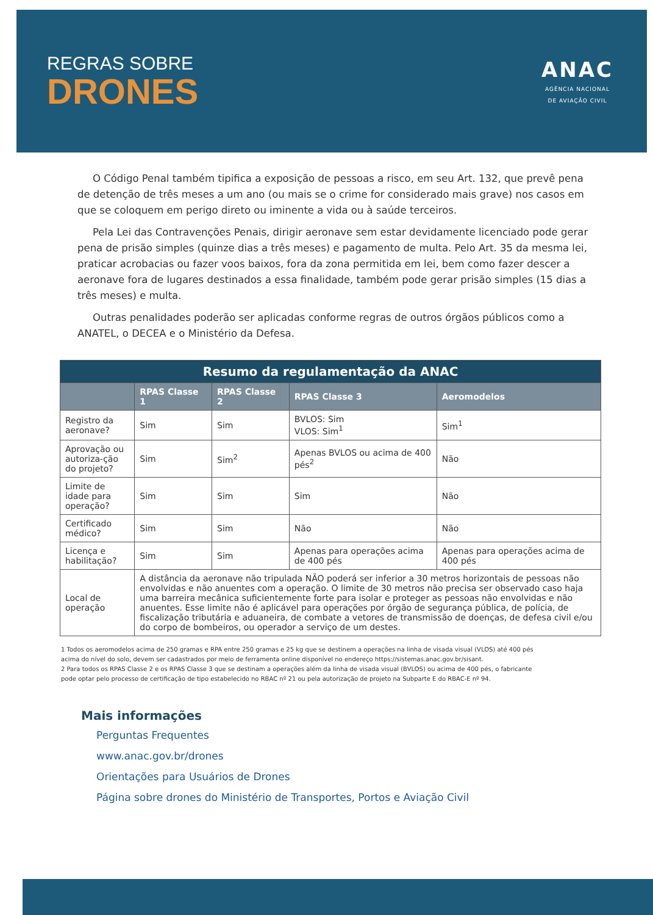REGRAS SOBRE
DRONES
ANAC
AGÊNCIA NACIONAL
DE AVIAÇÃO CIVIL
O Código Penal também tipifica a exposição de pessoas a risco, em seu Art. 132, que prevê pena de detenção de três meses a um ano (ou mais se o crime for considerado mais grave) nos casos em que se coloquem em perigo direto ou iminente a vida ou à saúde terceiros.
Pela Lei das Contravenções Penais, dirigir aeronave sem estar devidamente licenciado pode gerar pena de prisão simples (quinze dias a três meses) e pagamento de multa. Pelo Art. 35 da mesma lei, praticar acrobacias ou fazer voos baixos, fora da zona permitida em lei, bem como fazer descer a aeronave fora de lugares destinados a essa finalidade, também pode gerar prisão simples (15 dias a três meses) e multa.
Outras penalidades poderão ser aplicadas conforme regras de outros órgãos públicos como a ANATEL, o DECEA e o Ministério da Defesa.
| Resumo da regulamentação da ANAC | | | | |
| --- | --- | --- | --- | --- |
| | RPAS Classe 1 | RPAS Classe 2 | RPAS Classe 3 | Aeromodelos |
| Registro da aeronave? | Sim | Sim | BVLOS: Sim VLOS: Sim<sup>1</sup> | Sim<sup>1</sup> |
| Aprovação ou autoriza-ção do projeto? | Sim | Sim<sup>2</sup> | Apenas BVLOS ou acima de 400 pés<sup>2</sup> | Não |
| Limite de idade para operação? | Sim | Sim | Sim | Não |
| Certificado médico? | Sim | Sim | Não | Não |
| Licença e habilitação? | Sim | Sim | Apenas para operações acima de 400 pés | Apenas para operações acima de 400 pés |
| Local de operação | A distância da aeronave não tripulada NÃO poderá ser inferior a 30 metros horizontais de pessoas não envolvidas e não anuentes com a operação. O limite de 30 metros não precisa ser observado caso haja uma barreira mecânica suficientemente forte para isolar e proteger as pessoas não envolvidas e não anuentes. Esse limite não é aplicável para operações por órgão de segurança pública, de polícia, de fiscalização tributária e aduaneira, de combate a vetores de transmissão de doenças, de defesa civil e/ou do corpo de bombeiros, ou operador a serviço de um destes. | | | |
1 Todos os aeromodelos acima de 250 gramas e RPA entre 250 gramas e 25 kg que se destinem a operações na linha de visada visual (VLOS) até 400 pés acima do nível do solo, devem ser cadastrados por meio de ferramenta online disponível no endereço https://sistemas.anac.gov.br/sisant.
2 Para todos os RPAS Classe 2 e os RPAS Classe 3 que se destinam a operações além da linha de visada visual (BVLOS) ou acima de 400 pés, o fabricante pode optar pelo processo de certificação de tipo estabelecido no RBAC nº 21 ou pela autorização de projeto na Subparte E do RBAC-E nº 94.
Mais informações
Perguntas Frequentes
www.anac.gov.br/drones
Orientações para Usuários de Drones
Página sobre drones do Ministério de Transportes, Portos e Aviação Civil